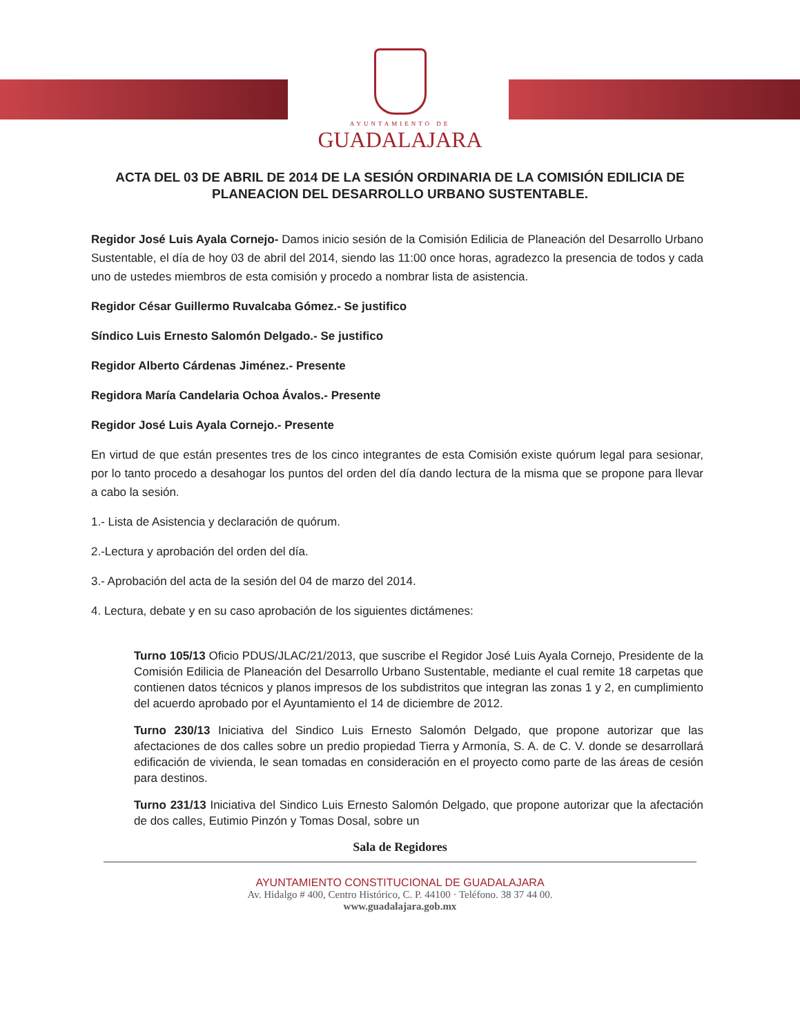AYUNTAMIENTO DE
GUADALAJARA
ACTA DEL 03 DE ABRIL DE 2014 DE LA SESIÓN ORDINARIA DE LA COMISIÓN EDILICIA DE PLANEACION DEL DESARROLLO URBANO SUSTENTABLE.
Regidor José Luis Ayala Cornejo- Damos inicio sesión de la Comisión Edilicia de Planeación del Desarrollo Urbano Sustentable, el día de hoy 03 de abril del 2014, siendo las 11:00 once horas, agradezco la presencia de todos y cada uno de ustedes miembros de esta comisión y procedo a nombrar lista de asistencia.
Regidor César Guillermo Ruvalcaba Gómez.- Se justifico
Síndico Luis Ernesto Salomón Delgado.- Se justifico
Regidor Alberto Cárdenas Jiménez.- Presente
Regidora María Candelaria Ochoa Ávalos.- Presente
Regidor José Luis Ayala Cornejo.- Presente
En virtud de que están presentes tres de los cinco integrantes de esta Comisión existe quórum legal para sesionar, por lo tanto procedo a desahogar los puntos del orden del día dando lectura de la misma que se propone para llevar a cabo la sesión.
1.- Lista de Asistencia y declaración de quórum.
2.-Lectura y aprobación del orden del día.
3.- Aprobación del acta de la sesión del 04 de marzo del 2014.
4. Lectura, debate y en su caso aprobación de los siguientes dictámenes:
Turno 105/13 Oficio PDUS/JLAC/21/2013, que suscribe el Regidor José Luis Ayala Cornejo, Presidente de la Comisión Edilicia de Planeación del Desarrollo Urbano Sustentable, mediante el cual remite 18 carpetas que contienen datos técnicos y planos impresos de los subdistritos que integran las zonas 1 y 2, en cumplimiento del acuerdo aprobado por el Ayuntamiento el 14 de diciembre de 2012.
Turno 230/13 Iniciativa del Sindico Luis Ernesto Salomón Delgado, que propone autorizar que las afectaciones de dos calles sobre un predio propiedad Tierra y Armonía, S. A. de C. V. donde se desarrollará edificación de vivienda, le sean tomadas en consideración en el proyecto como parte de las áreas de cesión para destinos.
Turno 231/13 Iniciativa del Sindico Luis Ernesto Salomón Delgado, que propone autorizar que la afectación de dos calles, Eutimio Pinzón y Tomas Dosal, sobre un
Sala de Regidores
AYUNTAMIENTO CONSTITUCIONAL DE GUADALAJARA
Av. Hidalgo # 400, Centro Histórico, C. P. 44100 · Teléfono. 38 37 44 00.
www.guadalajara.gob.mx